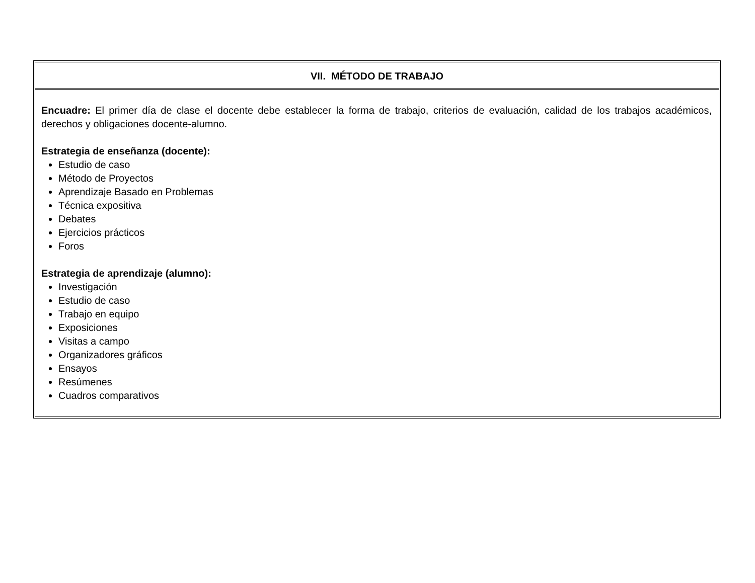| VII. MÉTODO DE TRABAJO |
| --- |
| Encuadre: El primer día de clase el docente debe establecer la forma de trabajo, criterios de evaluación, calidad de los trabajos académicos, derechos y obligaciones docente-alumno. Estrategia de enseñanza (docente): Estudio de caso Método de Proyectos Aprendizaje Basado en Problemas Técnica expositiva Debates Ejercicios prácticos Foros Estrategia de aprendizaje (alumno): Investigación Estudio de caso Trabajo en equipo Exposiciones Visitas a campo Organizadores gráficos Ensayos Resúmenes Cuadros comparativos |